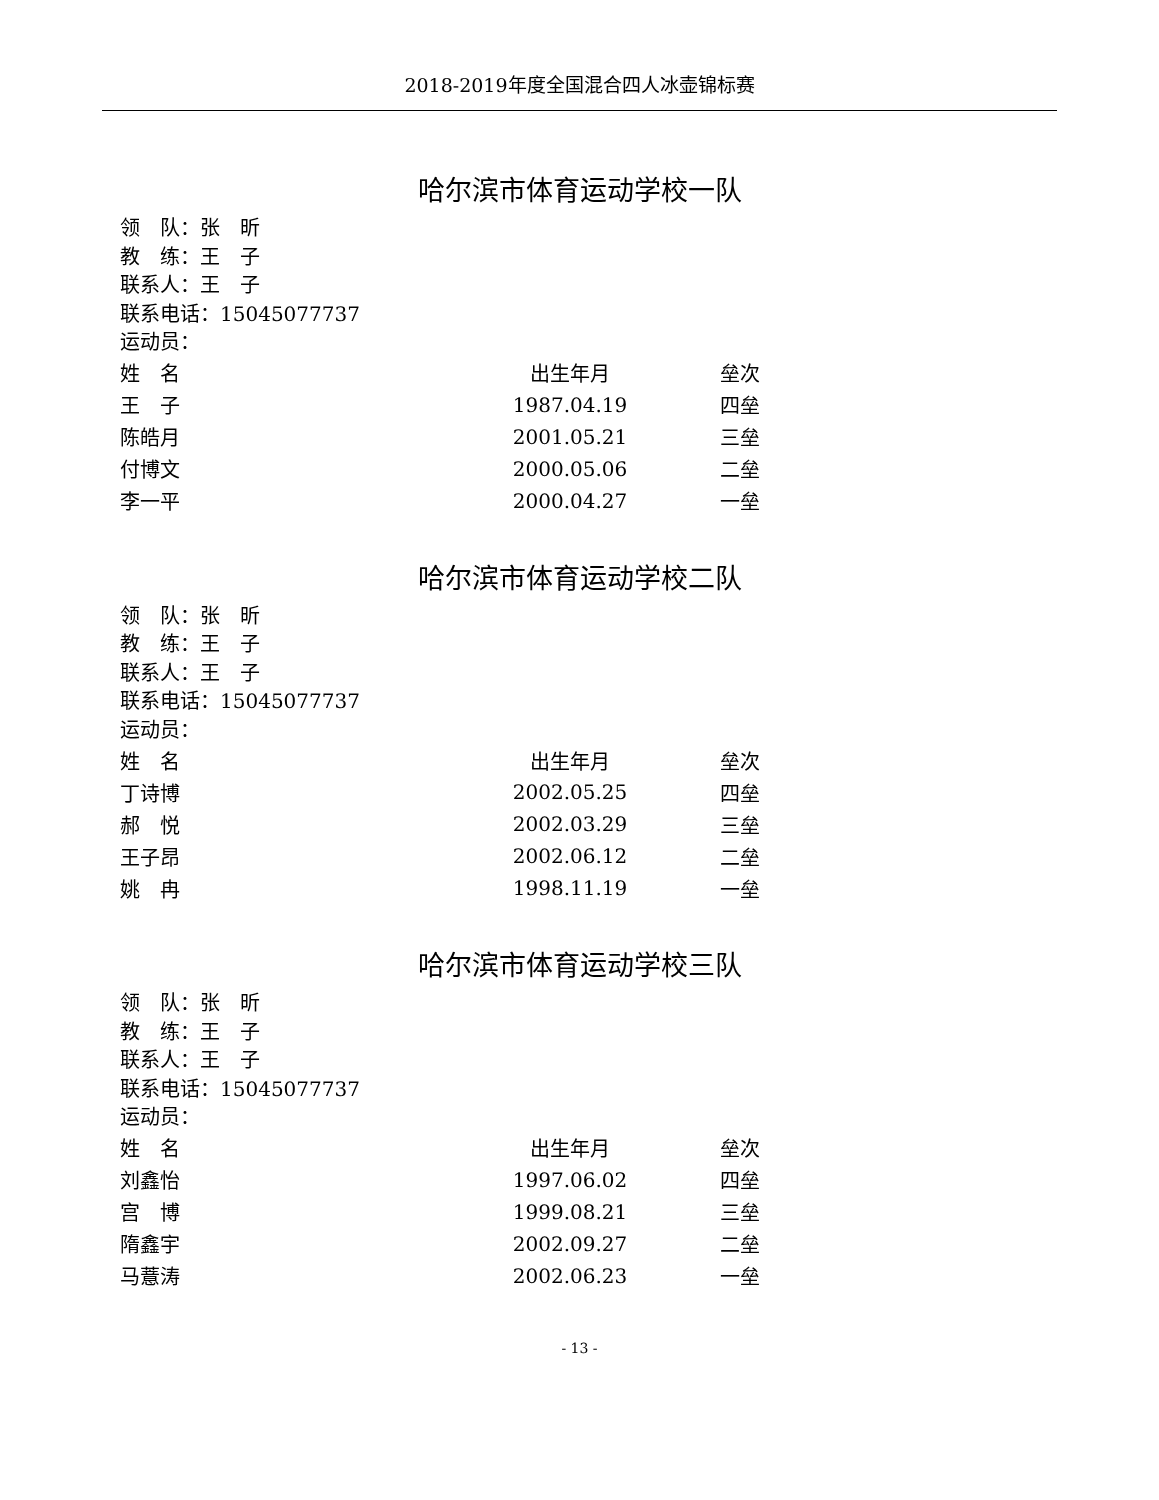2018-2019年度全国混合四人冰壶锦标赛
哈尔滨市体育运动学校一队
领　队：张　昕
教　练：王　子
联系人：王　子
联系电话：15045077737
运动员：
| 姓 名 | 出生年月 | 垒次 |
| --- | --- | --- |
| 王 子 | 1987.04.19 | 四垒 |
| 陈皓月 | 2001.05.21 | 三垒 |
| 付博文 | 2000.05.06 | 二垒 |
| 李一平 | 2000.04.27 | 一垒 |
哈尔滨市体育运动学校二队
领　队：张　昕
教　练：王　子
联系人：王　子
联系电话：15045077737
运动员：
| 姓 名 | 出生年月 | 垒次 |
| --- | --- | --- |
| 丁诗博 | 2002.05.25 | 四垒 |
| 郝 悦 | 2002.03.29 | 三垒 |
| 王子昂 | 2002.06.12 | 二垒 |
| 姚 冉 | 1998.11.19 | 一垒 |
哈尔滨市体育运动学校三队
领　队：张　昕
教　练：王　子
联系人：王　子
联系电话：15045077737
运动员：
| 姓 名 | 出生年月 | 垒次 |
| --- | --- | --- |
| 刘鑫怡 | 1997.06.02 | 四垒 |
| 宫 博 | 1999.08.21 | 三垒 |
| 隋鑫宇 | 2002.09.27 | 二垒 |
| 马薏涛 | 2002.06.23 | 一垒 |
- 13 -